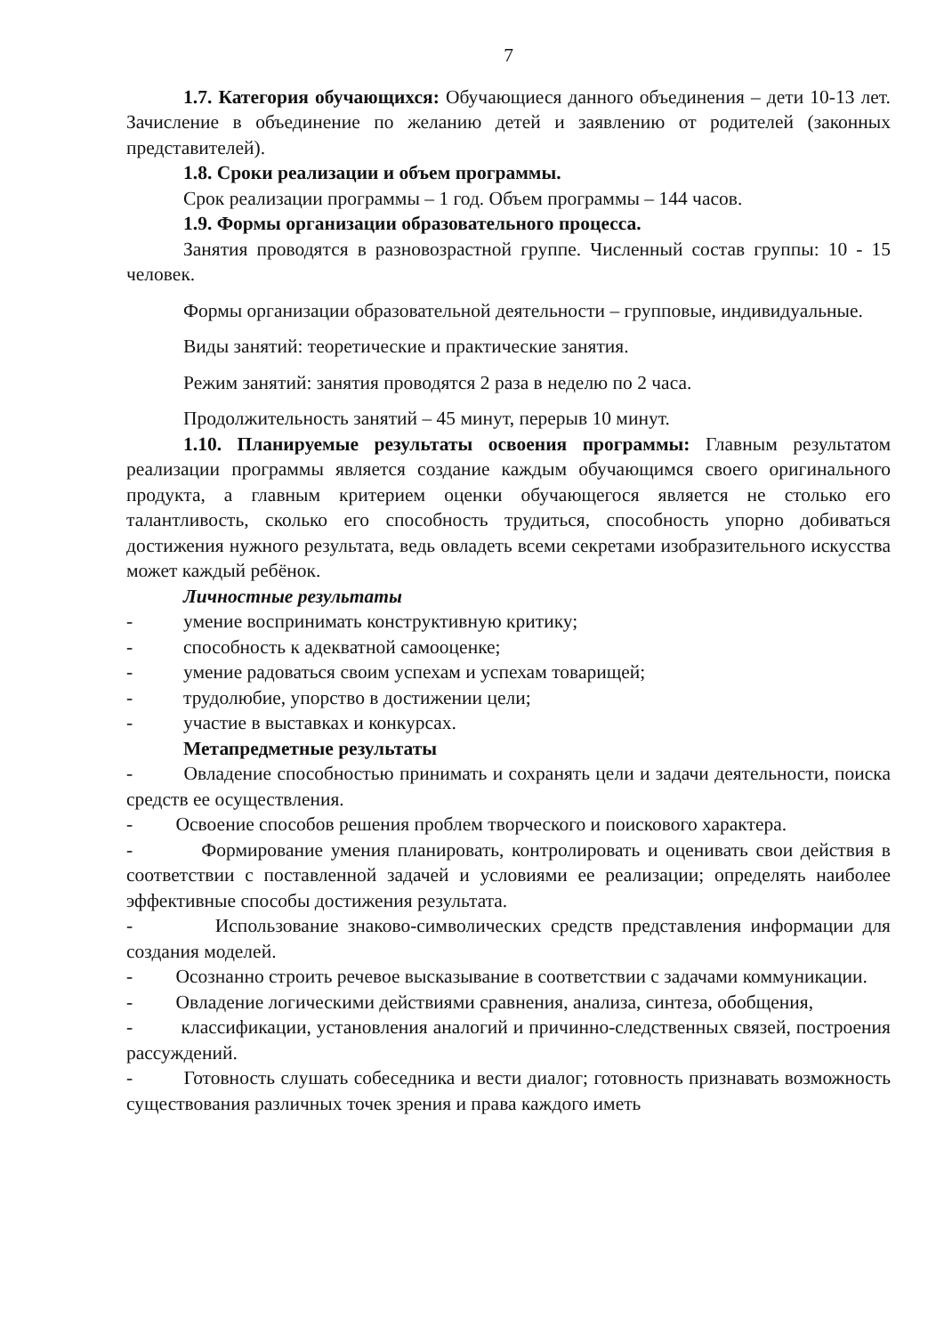7
1.7. Категория обучающихся: Обучающиеся данного объединения – дети 10-13 лет. Зачисление в объединение по желанию детей и заявлению от родителей (законных представителей).
1.8. Сроки реализации и объем программы.
Срок реализации программы – 1 год. Объем программы – 144 часов.
1.9. Формы организации образовательного процесса.
Занятия проводятся в разновозрастной группе. Численный состав группы: 10 - 15 человек.
Формы организации образовательной деятельности – групповые, индивидуальные.
Виды занятий: теоретические и практические занятия.
Режим занятий: занятия проводятся 2 раза в неделю по 2 часа.
Продолжительность занятий – 45 минут, перерыв 10 минут.
1.10. Планируемые результаты освоения программы: Главным результатом реализации программы является создание каждым обучающимся своего оригинального продукта, а главным критерием оценки обучающегося является не столько его талантливость, сколько его способность трудиться, способность упорно добиваться достижения нужного результата, ведь овладеть всеми секретами изобразительного искусства может каждый ребёнок.
Личностные результаты
- умение воспринимать конструктивную критику;
- способность к адекватной самооценке;
- умение радоваться своим успехам и успехам товарищей;
- трудолюбие, упорство в достижении цели;
- участие в выставках и конкурсах.
Метапредметные результаты
- Овладение способностью принимать и сохранять цели и задачи деятельности, поиска средств ее осуществления.
- Освоение способов решения проблем творческого и поискового характера.
- Формирование умения планировать, контролировать и оценивать свои действия в соответствии с поставленной задачей и условиями ее реализации; определять наиболее эффективные способы достижения результата.
- Использование знаково-символических средств представления информации для создания моделей.
- Осознанно строить речевое высказывание в соответствии с задачами коммуникации.
- Овладение логическими действиями сравнения, анализа, синтеза, обобщения,
- классификации, установления аналогий и причинно-следственных связей, построения рассуждений.
- Готовность слушать собеседника и вести диалог; готовность признавать возможность существования различных точек зрения и права каждого иметь